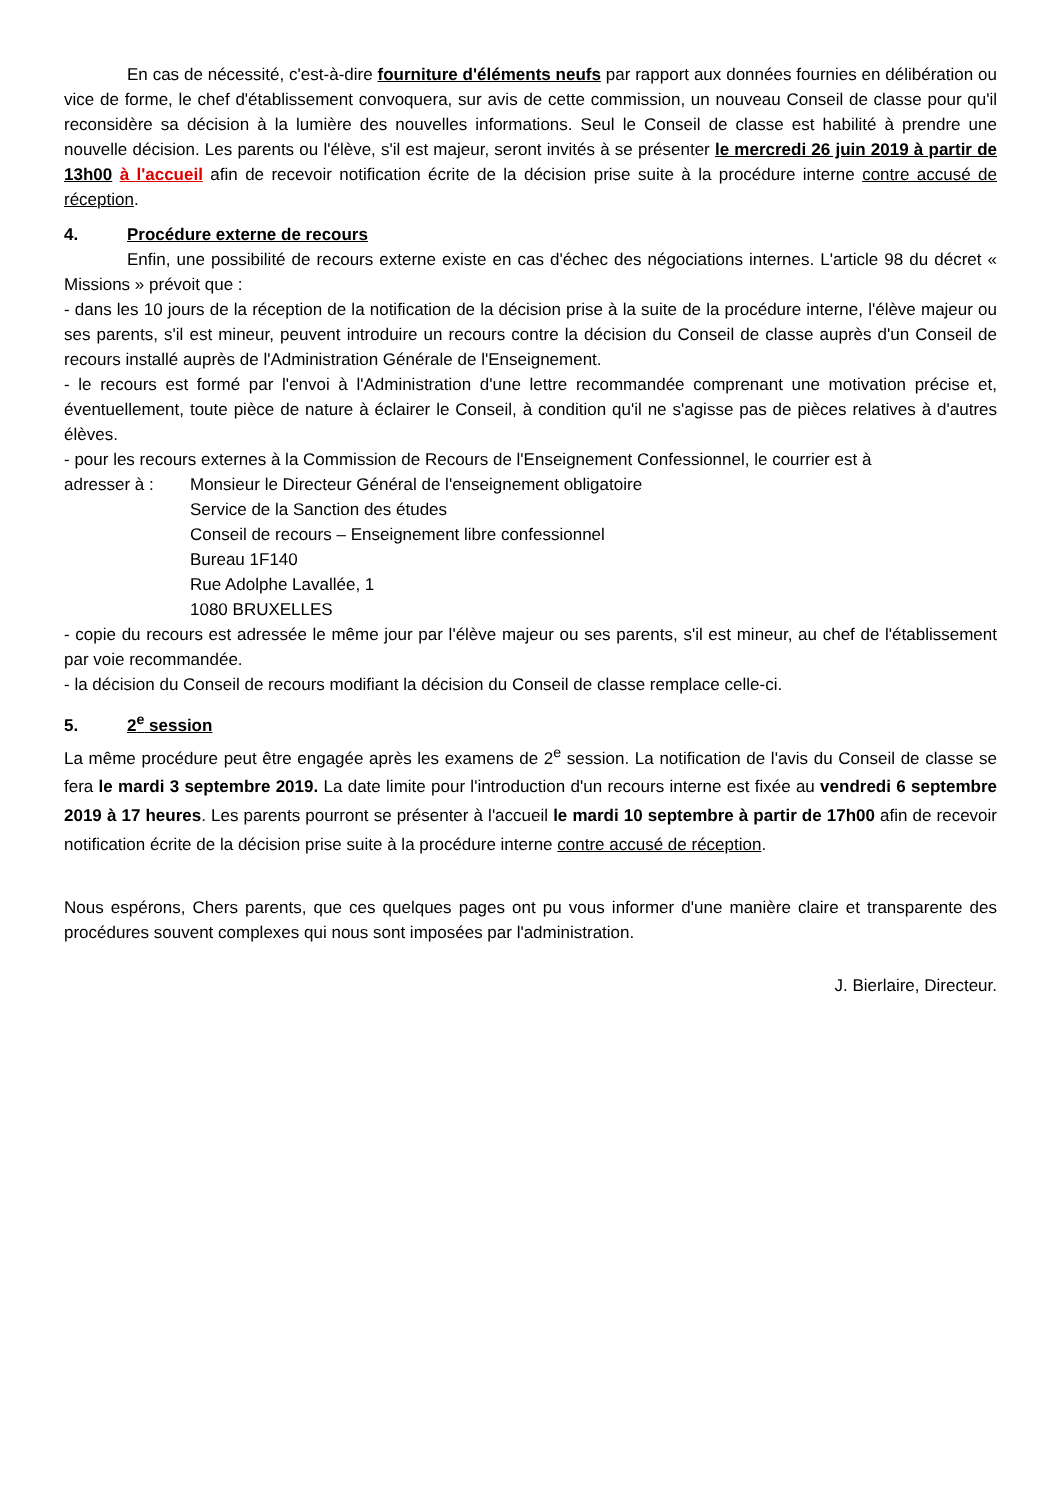En cas de nécessité, c'est-à-dire fourniture d'éléments neufs par rapport aux données fournies en délibération ou vice de forme, le chef d'établissement convoquera, sur avis de cette commission, un nouveau Conseil de classe pour qu'il reconsidère sa décision à la lumière des nouvelles informations. Seul le Conseil de classe est habilité à prendre une nouvelle décision. Les parents ou l'élève, s'il est majeur, seront invités à se présenter le mercredi 26 juin 2019 à partir de 13h00 à l'accueil afin de recevoir notification écrite de la décision prise suite à la procédure interne contre accusé de réception.
4. Procédure externe de recours
Enfin, une possibilité de recours externe existe en cas d'échec des négociations internes. L'article 98 du décret « Missions » prévoit que :
- dans les 10 jours de la réception de la notification de la décision prise à la suite de la procédure interne, l'élève majeur ou ses parents, s'il est mineur, peuvent introduire un recours contre la décision du Conseil de classe auprès d'un Conseil de recours installé auprès de l'Administration Générale de l'Enseignement.
- le recours est formé par l'envoi à l'Administration d'une lettre recommandée comprenant une motivation précise et, éventuellement, toute pièce de nature à éclairer le Conseil, à condition qu'il ne s'agisse pas de pièces relatives à d'autres élèves.
- pour les recours externes à la Commission de Recours de l'Enseignement Confessionnel, le courrier est à
adresser à : Monsieur le Directeur Général de l'enseignement obligatoire
Service de la Sanction des études
Conseil de recours – Enseignement libre confessionnel
Bureau 1F140
Rue Adolphe Lavallée, 1
1080 BRUXELLES
- copie du recours est adressée le même jour par l'élève majeur ou ses parents, s'il est mineur, au chef de l'établissement par voie recommandée.
- la décision du Conseil de recours modifiant la décision du Conseil de classe remplace celle-ci.
5. 2<sup>e</sup> session
La même procédure peut être engagée après les examens de 2<sup>e</sup> session. La notification de l'avis du Conseil de classe se fera le mardi 3 septembre 2019. La date limite pour l'introduction d'un recours interne est fixée au vendredi 6 septembre 2019 à 17 heures. Les parents pourront se présenter à l'accueil le mardi 10 septembre à partir de 17h00 afin de recevoir notification écrite de la décision prise suite à la procédure interne contre accusé de réception.
Nous espérons, Chers parents, que ces quelques pages ont pu vous informer d'une manière claire et transparente des procédures souvent complexes qui nous sont imposées par l'administration.
J. Bierlaire, Directeur.